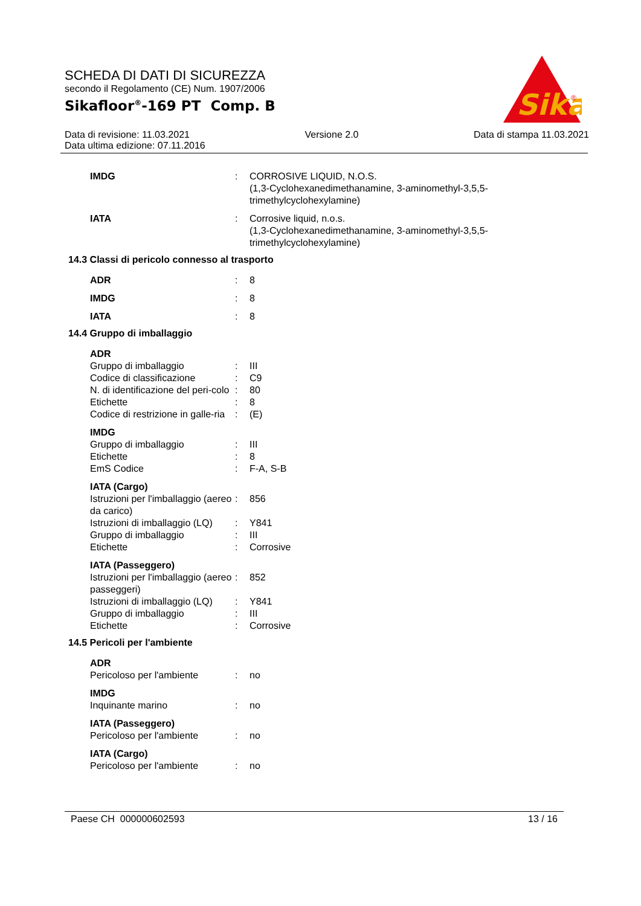SCHEDA DI DATI DI SICUREZZA
secondo il Regolamento (CE) Num. 1907/2006
Sikafloor<sup>®</sup>-169 PT Comp. B
Sika
®
Data di revisione: 11.03.2021 Versione 2.0 Data di stampa 11.03.2021
Data ultima edizione: 07.11.2016
| IMDG | : | CORROSIVE LIQUID, N.O.S. (1,3-Cyclohexanedimethanamine, 3-aminomethyl-3,5,5- trimethylcyclohexylamine) |
| IATA | : | Corrosive liquid, n.o.s. (1,3-Cyclohexanedimethanamine, 3-aminomethyl-3,5,5- trimethylcyclohexylamine) |
14.3 Classi di pericolo connesso al trasporto
| ADR | : | 8 |
| IMDG | : | 8 |
| IATA | : | 8 |
14.4 Gruppo di imballaggio
| ADR | | |
| Gruppo di imballaggio | : | III |
| Codice di classificazione | : | C9 |
| N. di identificazione del peri-colo | : | 80 |
| Etichette | : | 8 |
| Codice di restrizione in galle-ria | : | (E) |
| IMDG | | |
| Gruppo di imballaggio | : | III |
| Etichette | : | 8 |
| EmS Codice | : | F-A, S-B |
| IATA (Cargo) | | |
| Istruzioni per l'imballaggio (aereo da carico) | : | 856 |
| Istruzioni di imballaggio (LQ) | : | Y841 |
| Gruppo di imballaggio | : | III |
| Etichette | : | Corrosive |
| IATA (Passeggero) | | |
| Istruzioni per l'imballaggio (aereo passeggeri) | : | 852 |
| Istruzioni di imballaggio (LQ) | : | Y841 |
| Gruppo di imballaggio | : | III |
| Etichette | : | Corrosive |
14.5 Pericoli per l'ambiente
| ADR | | |
| Pericoloso per l'ambiente | : | no |
| IMDG | | |
| Inquinante marino | : | no |
| IATA (Passeggero) | | |
| Pericoloso per l'ambiente | : | no |
| IATA (Cargo) | | |
| Pericoloso per l'ambiente | : | no |
Paese CH 000000602593 13 / 16